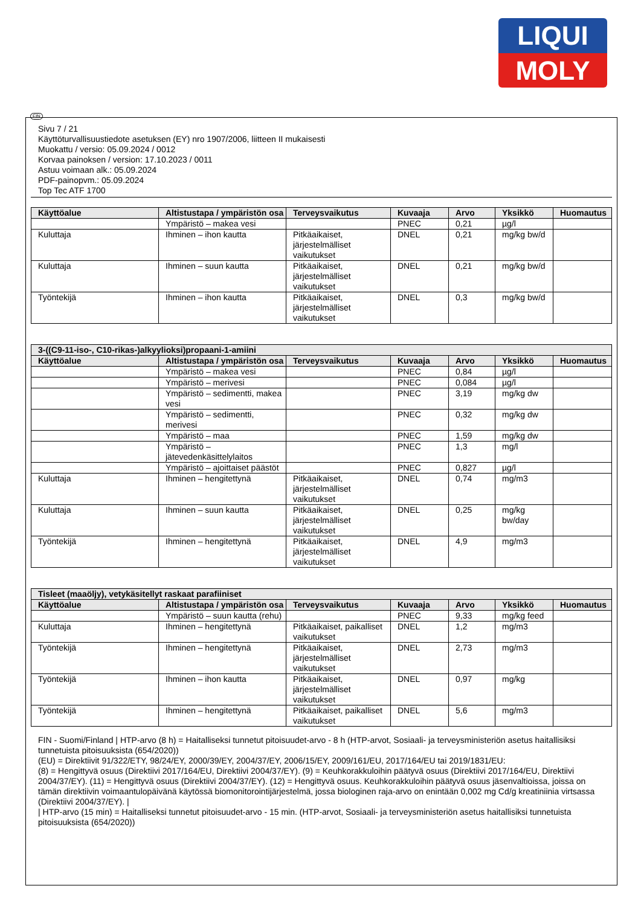LIQUI
MOLY
FIN
Sivu 7 / 21
Käyttöturvallisuustiedote asetuksen (EY) nro 1907/2006, liitteen II mukaisesti
Muokattu / versio: 05.09.2024 / 0012
Korvaa painoksen / version: 17.10.2023 / 0011
Astuu voimaan alk.: 05.09.2024
PDF-painopvm.: 05.09.2024
Top Tec ATF 1700
| Käyttöalue | Altistustapa / ympäristön osa | Terveysvaikutus | Kuvaaja | Arvo | Yksikkö | Huomautus |
| --- | --- | --- | --- | --- | --- | --- |
| | Ympäristö – makea vesi | | PNEC | 0,21 | µg/l | |
| Kuluttaja | Ihminen – ihon kautta | Pitkäaikaiset, järjestelmälliset vaikutukset | DNEL | 0,21 | mg/kg bw/d | |
| Kuluttaja | Ihminen – suun kautta | Pitkäaikaiset, järjestelmälliset vaikutukset | DNEL | 0,21 | mg/kg bw/d | |
| Työntekijä | Ihminen – ihon kautta | Pitkäaikaiset, järjestelmälliset vaikutukset | DNEL | 0,3 | mg/kg bw/d | |
| 3-((C9-11-iso-, C10-rikas-)alkyylioksi)propaani-1-amiini | | | | | | |
| --- | --- | --- | --- | --- | --- | --- |
| Käyttöalue | Altistustapa / ympäristön osa | Terveysvaikutus | Kuvaaja | Arvo | Yksikkö | Huomautus |
| | Ympäristö – makea vesi | | PNEC | 0,84 | µg/l | |
| | Ympäristö – merivesi | | PNEC | 0,084 | µg/l | |
| | Ympäristö – sedimentti, makea vesi | | PNEC | 3,19 | mg/kg dw | |
| | Ympäristö – sedimentti, merivesi | | PNEC | 0,32 | mg/kg dw | |
| | Ympäristö – maa | | PNEC | 1,59 | mg/kg dw | |
| | Ympäristö – jätevedenkäsittelylaitos | | PNEC | 1,3 | mg/l | |
| | Ympäristö – ajoittaiset päästöt | | PNEC | 0,827 | µg/l | |
| Kuluttaja | Ihminen – hengitettynä | Pitkäaikaiset, järjestelmälliset vaikutukset | DNEL | 0,74 | mg/m3 | |
| Kuluttaja | Ihminen – suun kautta | Pitkäaikaiset, järjestelmälliset vaikutukset | DNEL | 0,25 | mg/kg bw/day | |
| Työntekijä | Ihminen – hengitettynä | Pitkäaikaiset, järjestelmälliset vaikutukset | DNEL | 4,9 | mg/m3 | |
| Tisleet (maaöljy), vetykäsitellyt raskaat parafiiniset | | | | | | |
| --- | --- | --- | --- | --- | --- | --- |
| Käyttöalue | Altistustapa / ympäristön osa | Terveysvaikutus | Kuvaaja | Arvo | Yksikkö | Huomautus |
| | Ympäristö – suun kautta (rehu) | | PNEC | 9,33 | mg/kg feed | |
| Kuluttaja | Ihminen – hengitettynä | Pitkäaikaiset, paikalliset vaikutukset | DNEL | 1,2 | mg/m3 | |
| Työntekijä | Ihminen – hengitettynä | Pitkäaikaiset, järjestelmälliset vaikutukset | DNEL | 2,73 | mg/m3 | |
| Työntekijä | Ihminen – ihon kautta | Pitkäaikaiset, järjestelmälliset vaikutukset | DNEL | 0,97 | mg/kg | |
| Työntekijä | Ihminen – hengitettynä | Pitkäaikaiset, paikalliset vaikutukset | DNEL | 5,6 | mg/m3 | |
FIN - Suomi/Finland | HTP-arvo (8 h) = Haitalliseksi tunnetut pitoisuudet-arvo - 8 h (HTP-arvot, Sosiaali- ja terveysministeriön asetus haitallisiksi tunnetuista pitoisuuksista (654/2020))
(EU) = Direktiivit 91/322/ETY, 98/24/EY, 2000/39/EY, 2004/37/EY, 2006/15/EY, 2009/161/EU, 2017/164/EU tai 2019/1831/EU:
(8) = Hengittyvä osuus (Direktiivi 2017/164/EU, Direktiivi 2004/37/EY). (9) = Keuhkorakkuloihin päätyvä osuus (Direktiivi 2017/164/EU, Direktiivi 2004/37/EY). (11) = Hengittyvä osuus (Direktiivi 2004/37/EY). (12) = Hengittyvä osuus. Keuhkorakkuloihin päätyvä osuus jäsenvaltioissa, joissa on tämän direktiivin voimaantulopäivänä käytössä biomonitorointijärjestelmä, jossa biologinen raja-arvo on enintään 0,002 mg Cd/g kreatiniinia virtsassa (Direktiivi 2004/37/EY). |
| HTP-arvo (15 min) = Haitalliseksi tunnetut pitoisuudet-arvo - 15 min. (HTP-arvot, Sosiaali- ja terveysministeriön asetus haitallisiksi tunnetuista pitoisuuksista (654/2020))